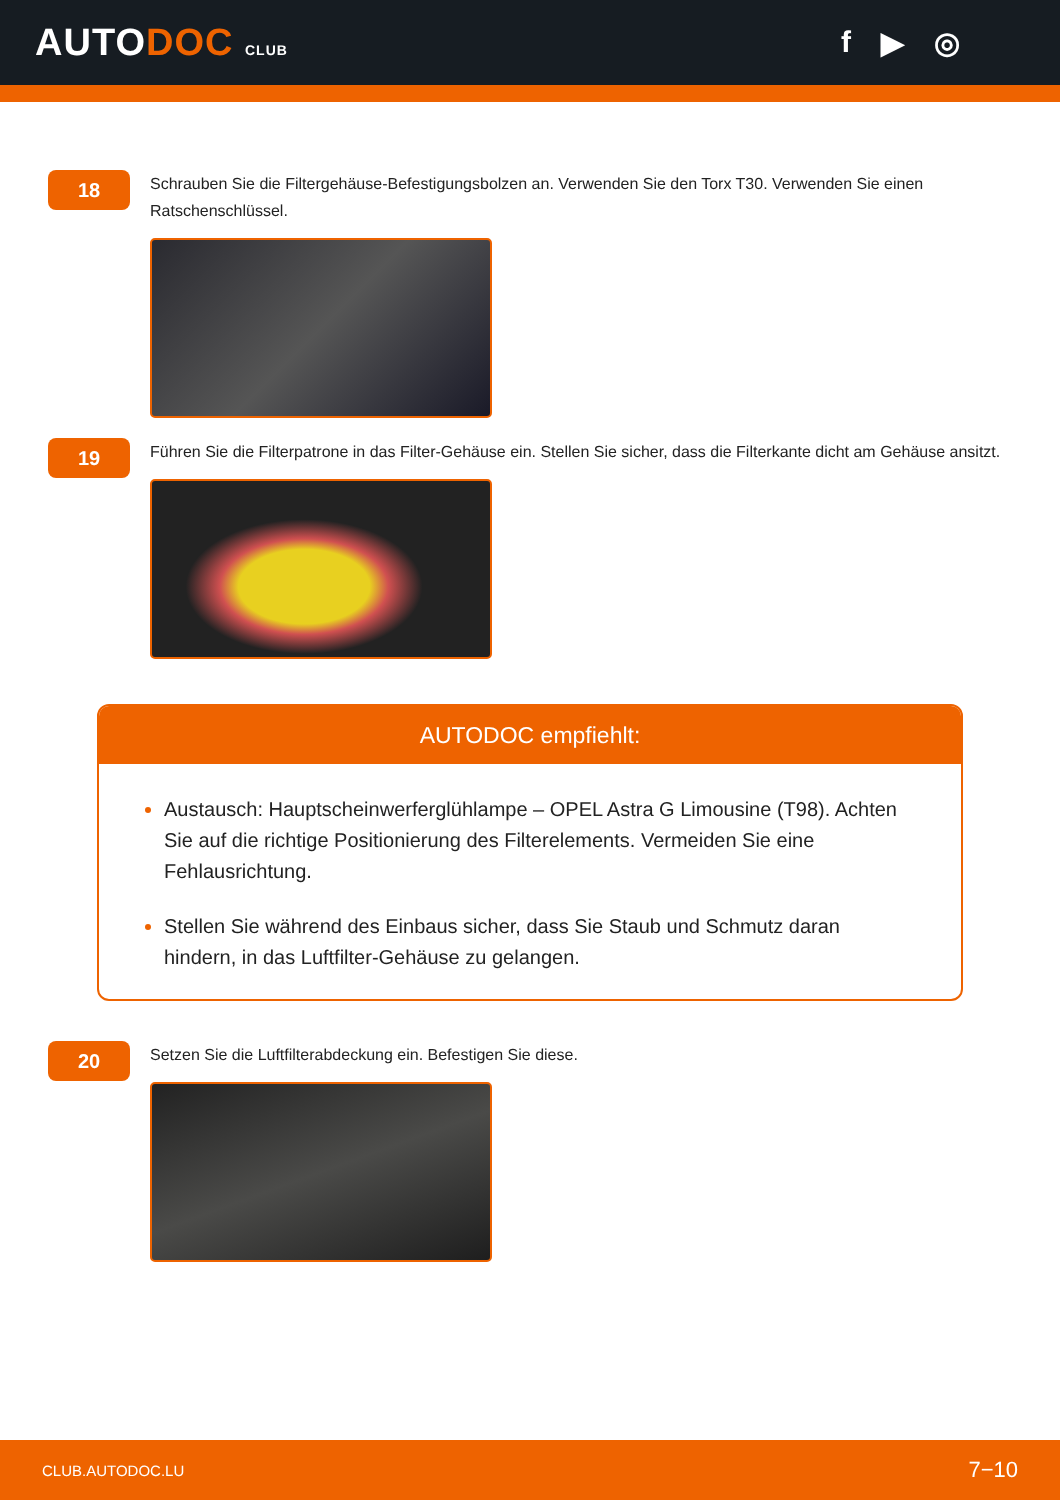AUTODOC CLUB
f ▶ ◎
18
Schrauben Sie die Filtergehäuse-Befestigungsbolzen an. Verwenden Sie den Torx T30. Verwenden Sie einen Ratschenschlüssel.
19
Führen Sie die Filterpatrone in das Filter-Gehäuse ein. Stellen Sie sicher, dass die Filterkante dicht am Gehäuse ansitzt.
AUTODOC empfiehlt:
Austausch: Hauptscheinwerferglühlampe – OPEL Astra G Limousine (T98). Achten Sie auf die richtige Positionierung des Filterelements. Vermeiden Sie eine Fehlausrichtung.
Stellen Sie während des Einbaus sicher, dass Sie Staub und Schmutz daran hindern, in das Luftfilter-Gehäuse zu gelangen.
20
Setzen Sie die Luftfilterabdeckung ein. Befestigen Sie diese.
CLUB.AUTODOC.LU 7−10